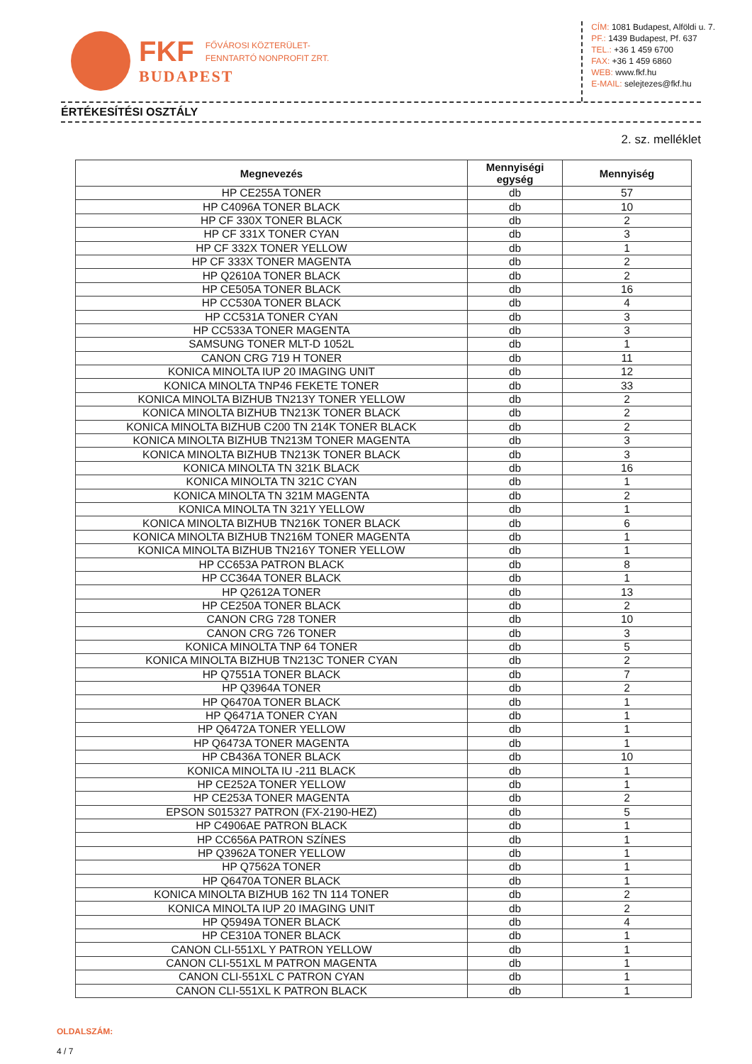FKF FŐVÁROSI KÖZTERÜLET-
FENNTARTÓ NONPROFIT ZRT.
BUDAPEST
CÍM: 1081 Budapest, Alföldi u. 7.
PF.: 1439 Budapest, Pf. 637
TEL.: +36 1 459 6700
FAX: +36 1 459 6860
WEB: www.fkf.hu
E-MAIL: selejtezes@fkf.hu
ÉRTÉKESÍTÉSI OSZTÁLY
2. sz. melléklet
| Megnevezés | Mennyiségi egység | Mennyiség |
| --- | --- | --- |
| HP CE255A TONER | db | 57 |
| HP C4096A TONER BLACK | db | 10 |
| HP CF 330X TONER BLACK | db | 2 |
| HP CF 331X TONER CYAN | db | 3 |
| HP CF 332X TONER YELLOW | db | 1 |
| HP CF 333X TONER MAGENTA | db | 2 |
| HP Q2610A TONER BLACK | db | 2 |
| HP CE505A TONER BLACK | db | 16 |
| HP CC530A TONER BLACK | db | 4 |
| HP CC531A TONER CYAN | db | 3 |
| HP CC533A TONER MAGENTA | db | 3 |
| SAMSUNG TONER MLT-D 1052L | db | 1 |
| CANON CRG 719 H TONER | db | 11 |
| KONICA MINOLTA IUP 20 IMAGING UNIT | db | 12 |
| KONICA MINOLTA TNP46 FEKETE TONER | db | 33 |
| KONICA MINOLTA BIZHUB TN213Y TONER YELLOW | db | 2 |
| KONICA MINOLTA BIZHUB TN213K TONER BLACK | db | 2 |
| KONICA MINOLTA BIZHUB C200 TN 214K TONER BLACK | db | 2 |
| KONICA MINOLTA BIZHUB TN213M TONER MAGENTA | db | 3 |
| KONICA MINOLTA BIZHUB TN213K TONER BLACK | db | 3 |
| KONICA MINOLTA TN 321K BLACK | db | 16 |
| KONICA MINOLTA TN 321C CYAN | db | 1 |
| KONICA MINOLTA TN 321M MAGENTA | db | 2 |
| KONICA MINOLTA TN 321Y YELLOW | db | 1 |
| KONICA MINOLTA BIZHUB TN216K TONER BLACK | db | 6 |
| KONICA MINOLTA BIZHUB TN216M TONER MAGENTA | db | 1 |
| KONICA MINOLTA BIZHUB TN216Y TONER YELLOW | db | 1 |
| HP CC653A PATRON BLACK | db | 8 |
| HP CC364A TONER BLACK | db | 1 |
| HP Q2612A TONER | db | 13 |
| HP CE250A TONER BLACK | db | 2 |
| CANON CRG 728 TONER | db | 10 |
| CANON CRG 726 TONER | db | 3 |
| KONICA MINOLTA TNP 64 TONER | db | 5 |
| KONICA MINOLTA BIZHUB TN213C TONER CYAN | db | 2 |
| HP Q7551A TONER BLACK | db | 7 |
| HP Q3964A TONER | db | 2 |
| HP Q6470A TONER BLACK | db | 1 |
| HP Q6471A TONER CYAN | db | 1 |
| HP Q6472A TONER YELLOW | db | 1 |
| HP Q6473A TONER MAGENTA | db | 1 |
| HP CB436A TONER BLACK | db | 10 |
| KONICA MINOLTA IU -211 BLACK | db | 1 |
| HP CE252A TONER YELLOW | db | 1 |
| HP CE253A TONER MAGENTA | db | 2 |
| EPSON S015327 PATRON (FX-2190-HEZ) | db | 5 |
| HP C4906AE PATRON BLACK | db | 1 |
| HP CC656A PATRON SZÍNES | db | 1 |
| HP Q3962A TONER YELLOW | db | 1 |
| HP Q7562A TONER | db | 1 |
| HP Q6470A TONER BLACK | db | 1 |
| KONICA MINOLTA BIZHUB 162 TN 114 TONER | db | 2 |
| KONICA MINOLTA IUP 20 IMAGING UNIT | db | 2 |
| HP Q5949A TONER BLACK | db | 4 |
| HP CE310A TONER BLACK | db | 1 |
| CANON CLI-551XL Y PATRON YELLOW | db | 1 |
| CANON CLI-551XL M PATRON MAGENTA | db | 1 |
| CANON CLI-551XL C PATRON CYAN | db | 1 |
| CANON CLI-551XL K PATRON BLACK | db | 1 |
OLDALSZÁM:
4 / 7